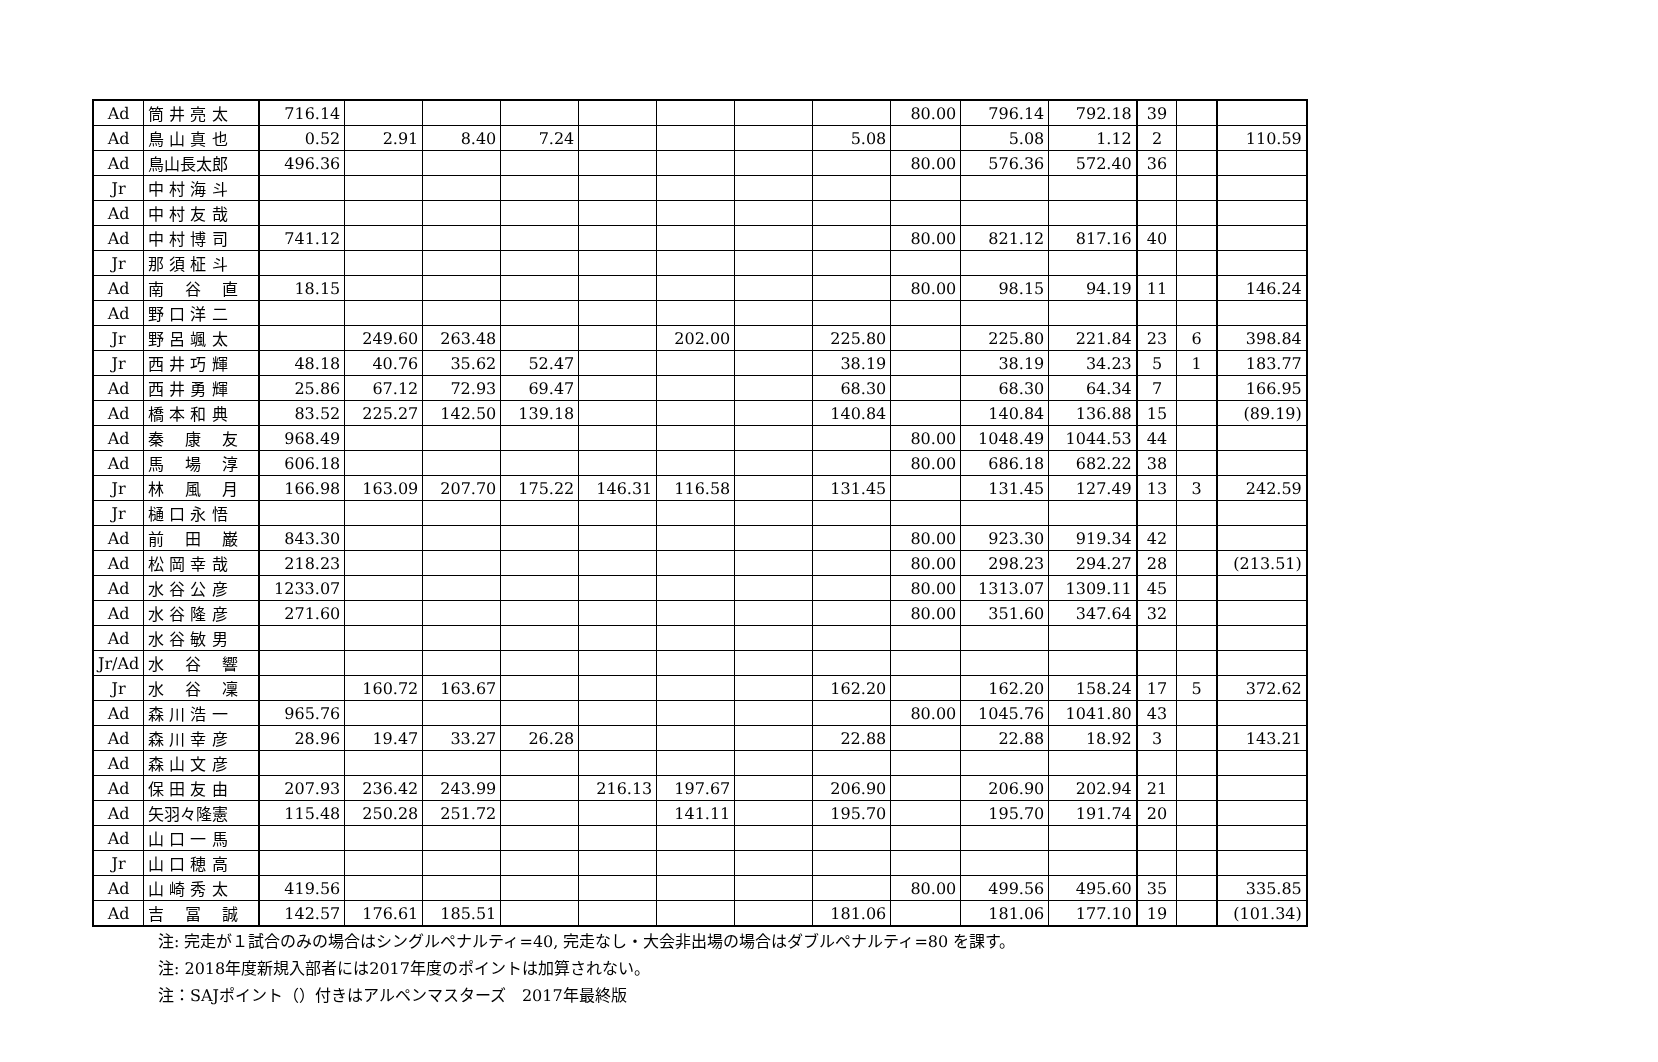| Ad | 筒 井 亮 太 | 716.14 | | | | | | | | 80.00 | 796.14 | 792.18 | 39 | | |
| Ad | 鳥 山 真 也 | 0.52 | 2.91 | 8.40 | 7.24 | | | | 5.08 | | 5.08 | 1.12 | 2 | | 110.59 |
| Ad | 鳥山長太郎 | 496.36 | | | | | | | | 80.00 | 576.36 | 572.40 | 36 | | |
| Jr | 中 村 海 斗 | | | | | | | | | | | | | | |
| Ad | 中 村 友 哉 | | | | | | | | | | | | | | |
| Ad | 中 村 博 司 | 741.12 | | | | | | | | 80.00 | 821.12 | 817.16 | 40 | | |
| Jr | 那 須 柾 斗 | | | | | | | | | | | | | | |
| Ad | 南 谷 直 | 18.15 | | | | | | | | 80.00 | 98.15 | 94.19 | 11 | | 146.24 |
| Ad | 野 口 洋 二 | | | | | | | | | | | | | | |
| Jr | 野 呂 颯 太 | | 249.60 | 263.48 | | | 202.00 | | 225.80 | | 225.80 | 221.84 | 23 | 6 | 398.84 |
| Jr | 西 井 巧 輝 | 48.18 | 40.76 | 35.62 | 52.47 | | | | 38.19 | | 38.19 | 34.23 | 5 | 1 | 183.77 |
| Ad | 西 井 勇 輝 | 25.86 | 67.12 | 72.93 | 69.47 | | | | 68.30 | | 68.30 | 64.34 | 7 | | 166.95 |
| Ad | 橋 本 和 典 | 83.52 | 225.27 | 142.50 | 139.18 | | | | 140.84 | | 140.84 | 136.88 | 15 | | (89.19) |
| Ad | 秦 康 友 | 968.49 | | | | | | | | 80.00 | 1048.49 | 1044.53 | 44 | | |
| Ad | 馬 場 淳 | 606.18 | | | | | | | | 80.00 | 686.18 | 682.22 | 38 | | |
| Jr | 林 風 月 | 166.98 | 163.09 | 207.70 | 175.22 | 146.31 | 116.58 | | 131.45 | | 131.45 | 127.49 | 13 | 3 | 242.59 |
| Jr | 樋 口 永 悟 | | | | | | | | | | | | | | |
| Ad | 前 田 巌 | 843.30 | | | | | | | | 80.00 | 923.30 | 919.34 | 42 | | |
| Ad | 松 岡 幸 哉 | 218.23 | | | | | | | | 80.00 | 298.23 | 294.27 | 28 | | (213.51) |
| Ad | 水 谷 公 彦 | 1233.07 | | | | | | | | 80.00 | 1313.07 | 1309.11 | 45 | | |
| Ad | 水 谷 隆 彦 | 271.60 | | | | | | | | 80.00 | 351.60 | 347.64 | 32 | | |
| Ad | 水 谷 敏 男 | | | | | | | | | | | | | | |
| Jr/Ad | 水 谷 響 | | | | | | | | | | | | | | |
| Jr | 水 谷 凜 | | 160.72 | 163.67 | | | | | 162.20 | | 162.20 | 158.24 | 17 | 5 | 372.62 |
| Ad | 森 川 浩 一 | 965.76 | | | | | | | | 80.00 | 1045.76 | 1041.80 | 43 | | |
| Ad | 森 川 幸 彦 | 28.96 | 19.47 | 33.27 | 26.28 | | | | 22.88 | | 22.88 | 18.92 | 3 | | 143.21 |
| Ad | 森 山 文 彦 | | | | | | | | | | | | | | |
| Ad | 保 田 友 由 | 207.93 | 236.42 | 243.99 | | 216.13 | 197.67 | | 206.90 | | 206.90 | 202.94 | 21 | | |
| Ad | 矢羽々隆憲 | 115.48 | 250.28 | 251.72 | | | 141.11 | | 195.70 | | 195.70 | 191.74 | 20 | | |
| Ad | 山 口 一 馬 | | | | | | | | | | | | | | |
| Jr | 山 口 穂 高 | | | | | | | | | | | | | | |
| Ad | 山 崎 秀 太 | 419.56 | | | | | | | | 80.00 | 499.56 | 495.60 | 35 | | 335.85 |
| Ad | 吉 冨 誠 | 142.57 | 176.61 | 185.51 | | | | | 181.06 | | 181.06 | 177.10 | 19 | | (101.34) |
注: 完走が１試合のみの場合はシングルペナルティ=40, 完走なし・大会非出場の場合はダブルペナルティ=80 を課す。
注: 2018年度新規入部者には2017年度のポイントは加算されない。
注：SAJポイント（）付きはアルペンマスターズ　2017年最終版